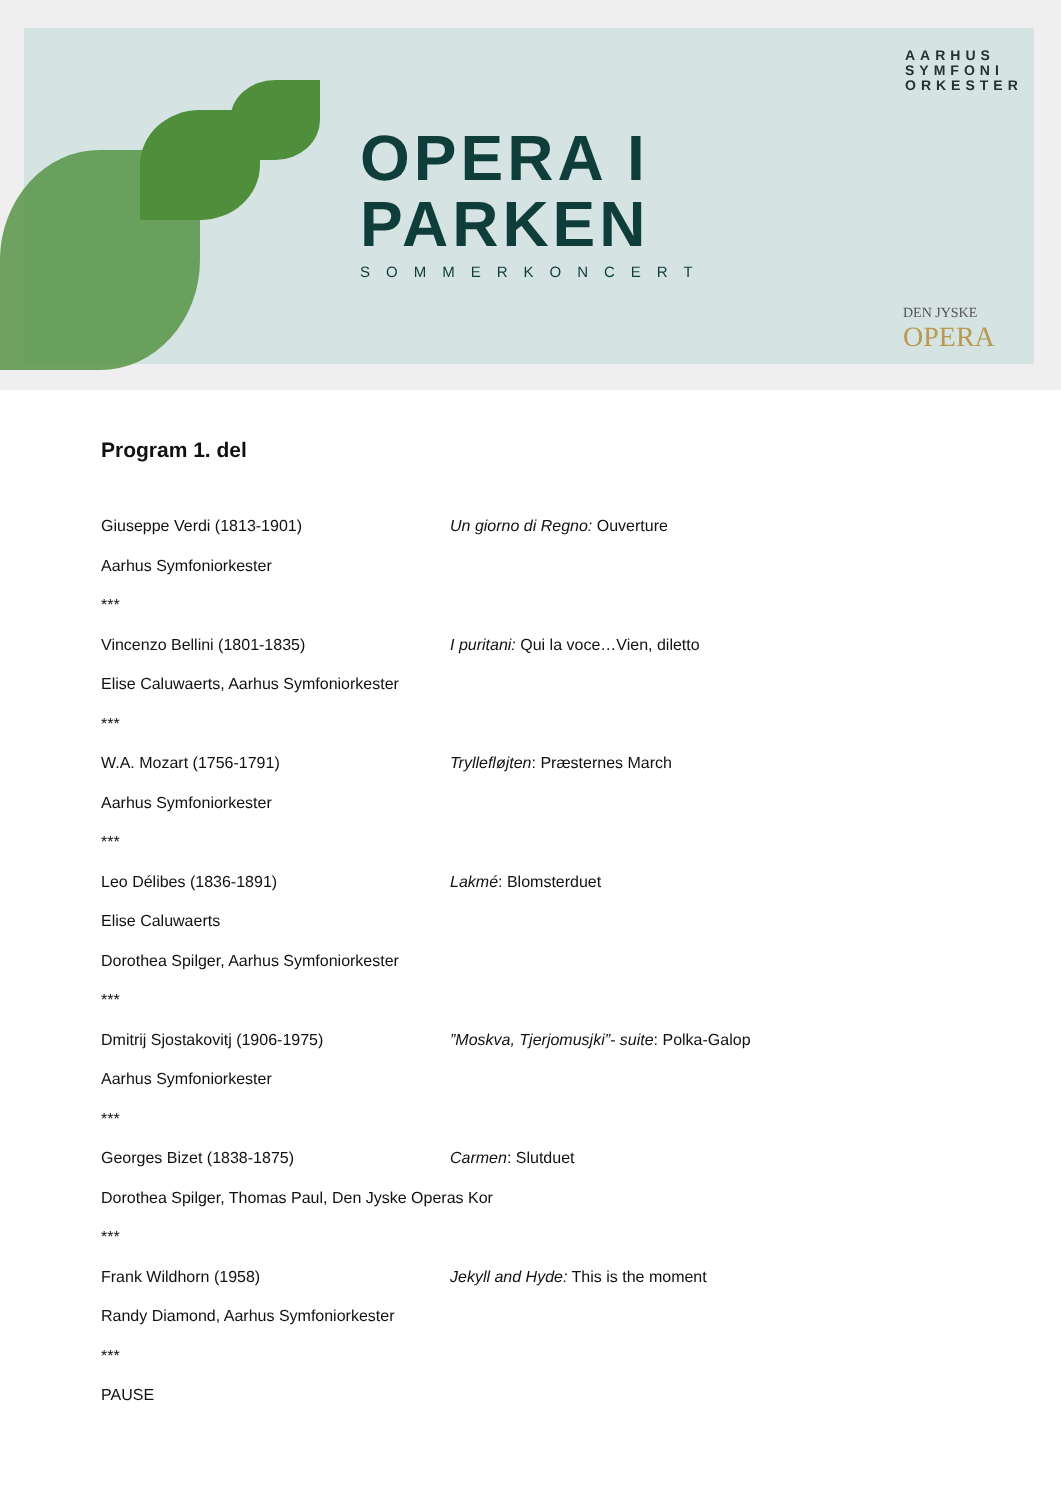OPERA I
PARKEN
SOMMERKONCERT
AARHUS
SYMFONI
ORKESTER
DEN JYSKE
OPERA
Program 1. del
Giuseppe Verdi (1813-1901) Un giorno di Regno: Ouverture
Aarhus Symfoniorkester
***
Vincenzo Bellini (1801-1835) I puritani: Qui la voce…Vien, diletto
Elise Caluwaerts, Aarhus Symfoniorkester
***
W.A. Mozart (1756-1791) Tryllefløjten: Præsternes March
Aarhus Symfoniorkester
***
Leo Délibes (1836-1891) Lakmé: Blomsterduet
Elise Caluwaerts
Dorothea Spilger, Aarhus Symfoniorkester
***
Dmitrij Sjostakovitj (1906-1975) ”Moskva, Tjerjomusjki”- suite: Polka-Galop
Aarhus Symfoniorkester
***
Georges Bizet (1838-1875) Carmen: Slutduet
Dorothea Spilger, Thomas Paul, Den Jyske Operas Kor
***
Frank Wildhorn (1958) Jekyll and Hyde: This is the moment
Randy Diamond, Aarhus Symfoniorkester
***
PAUSE